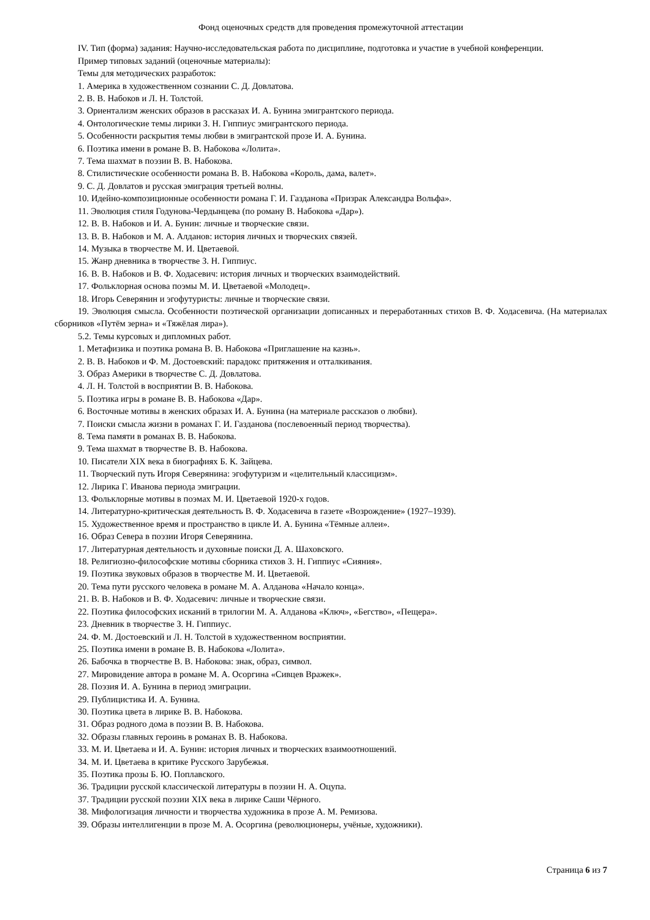Фонд оценочных средств для проведения промежуточной аттестации
IV. Тип (форма) задания: Научно-исследовательская работа по дисциплине, подготовка и участие в учебной конференции.
Пример типовых заданий (оценочные материалы):
Темы для методических разработок:
1. Америка в художественном сознании С. Д. Довлатова.
2. В. В. Набоков и Л. Н. Толстой.
3. Ориентализм женских образов в рассказах И. А. Бунина эмигрантского периода.
4. Онтологические темы лирики З. Н. Гиппиус эмигрантского периода.
5. Особенности раскрытия темы любви в эмигрантской прозе И. А. Бунина.
6. Поэтика имени в романе В. В. Набокова «Лолита».
7. Тема шахмат в поэзии В. В. Набокова.
8. Стилистические особенности романа В. В. Набокова «Король, дама, валет».
9. С. Д. Довлатов и русская эмиграция третьей волны.
10. Идейно-композиционные особенности романа Г. И. Газданова «Призрак Александра Вольфа».
11. Эволюция стиля Годунова-Чердынцева (по роману В. Набокова «Дар»).
12. В. В. Набоков и И. А. Бунин: личные и творческие связи.
13. В. В. Набоков и М. А. Алданов: история личных и творческих связей.
14. Музыка в творчестве М. И. Цветаевой.
15. Жанр дневника в творчестве З. Н. Гиппиус.
16. В. В. Набоков и В. Ф. Ходасевич: история личных и творческих взаимодействий.
17. Фольклорная основа поэмы М. И. Цветаевой «Молодец».
18. Игорь Северянин и эгофутуристы: личные и творческие связи.
19. Эволюция смысла. Особенности поэтической организации дописанных и переработанных стихов В. Ф. Ходасевича. (На материалах сборников «Путём зерна» и «Тяжёлая лира»).
5.2. Темы курсовых и дипломных работ.
1. Метафизика и поэтика романа В. В. Набокова «Приглашение на казнь».
2. В. В. Набоков и Ф. М. Достоевский: парадокс притяжения и отталкивания.
3. Образ Америки в творчестве С. Д. Довлатова.
4. Л. Н. Толстой в восприятии В. В. Набокова.
5. Поэтика игры в романе В. В. Набокова «Дар».
6. Восточные мотивы в женских образах И. А. Бунина (на материале рассказов о любви).
7. Поиски смысла жизни в романах Г. И. Газданова (послевоенный период творчества).
8. Тема памяти в романах В. В. Набокова.
9. Тема шахмат в творчестве В. В. Набокова.
10. Писатели XIX века в биографиях Б. К. Зайцева.
11. Творческий путь Игоря Северянина: эгофутуризм и «целительный классицизм».
12. Лирика Г. Иванова периода эмиграции.
13. Фольклорные мотивы в поэмах М. И. Цветаевой 1920-х годов.
14. Литературно-критическая деятельность В. Ф. Ходасевича в газете «Возрождение» (1927–1939).
15. Художественное время и пространство в цикле И. А. Бунина «Тёмные аллеи».
16. Образ Севера в поэзии Игоря Северянина.
17. Литературная деятельность и духовные поиски Д. А. Шаховского.
18. Религиозно-философские мотивы сборника стихов З. Н. Гиппиус «Сияния».
19. Поэтика звуковых образов в творчестве М. И. Цветаевой.
20. Тема пути русского человека в романе М. А. Алданова «Начало конца».
21. В. В. Набоков и В. Ф. Ходасевич: личные и творческие связи.
22. Поэтика философских исканий в трилогии М. А. Алданова «Ключ», «Бегство», «Пещера».
23. Дневник в творчестве З. Н. Гиппиус.
24. Ф. М. Достоевский и Л. Н. Толстой в художественном восприятии.
25. Поэтика имени в романе В. В. Набокова «Лолита».
26. Бабочка в творчестве В. В. Набокова: знак, образ, символ.
27. Мировидение автора в романе М. А. Осоргина «Сивцев Вражек».
28. Поэзия И. А. Бунина в период эмиграции.
29. Публицистика И. А. Бунина.
30. Поэтика цвета в лирике В. В. Набокова.
31. Образ родного дома в поэзии В. В. Набокова.
32. Образы главных героинь в романах В. В. Набокова.
33. М. И. Цветаева и И. А. Бунин: история личных и творческих взаимоотношений.
34. М. И. Цветаева в критике Русского Зарубежья.
35. Поэтика прозы Б. Ю. Поплавского.
36. Традиции русской классической литературы в поэзии Н. А. Оцупа.
37. Традиции русской поэзии XIX века в лирике Саши Чёрного.
38. Мифологизация личности и творчества художника в прозе А. М. Ремизова.
39. Образы интеллигенции в прозе М. А. Осоргина (революционеры, учёные, художники).
Страница 6 из 7